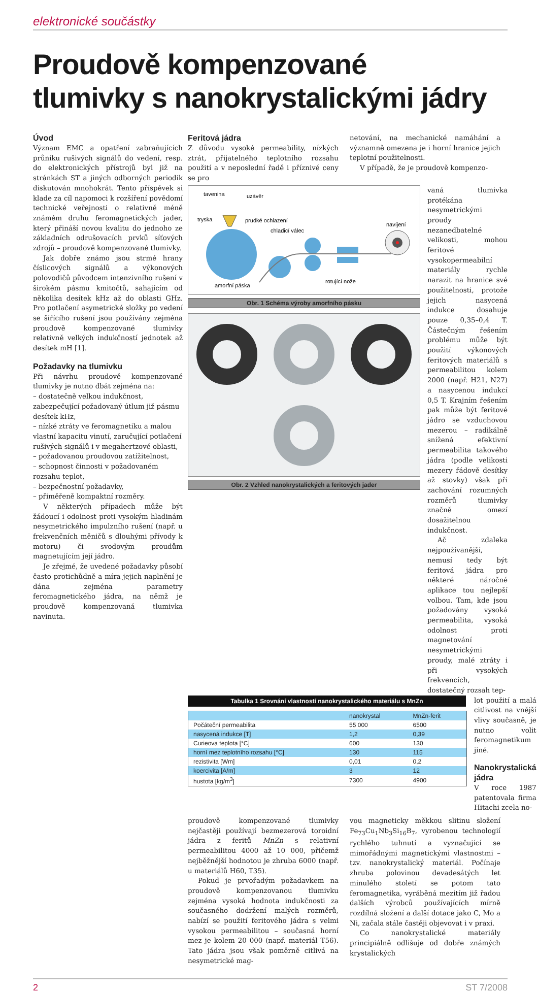elektronické součástky
Proudově kompenzované
tlumivky s nanokrystalickými jádry
Úvod
Význam EMC a opatření zabraňujících průniku rušivých signálů do vedení, resp. do elektronických přístrojů byl již na stránkách ST a jiných odborných periodik diskutován mnohokrát. Tento příspěvek si klade za cíl napomoci k rozšíření povědomí technické veřejnosti o relativně méně známém druhu feromagnetických jader, který přináší novou kvalitu do jednoho ze základních odrušovacích prvků síťových zdrojů – proudově kompenzované tlumivky.
Jak dobře známo jsou strmé hrany číslicových signálů a výkonových polovodičů původcem intenzivního rušení v širokém pásmu kmitočtů, sahajícím od několika desítek kHz až do oblasti GHz. Pro potlačení asymetrické složky po vedení se šířícího rušení jsou používány zejména proudově kompenzované tlumivky relativně velkých indukčností jednotek až desítek mH [1].
Požadavky na tlumivku
Při návrhu proudově kompenzované tlumivky je nutno dbát zejména na:
– dostatečně velkou indukčnost, zabezpečující požadovaný útlum již pásmu desítek kHz,
– nízké ztráty ve feromagnetiku a malou vlastní kapacitu vinutí, zaručující potlačení rušivých signálů i v megahertzové oblasti,
– požadovanou proudovou zatížitelnost,
– schopnost činnosti v požadovaném rozsahu teplot,
– bezpečnostní požadavky,
– přiměřeně kompaktní rozměry.
V některých případech může být žádoucí i odolnost proti vysokým hladinám nesymetrického impulzního rušení (např. u frekvenčních měničů s dlouhými přívody k motoru) či svodovým proudům magnetujícím její jádro.
Je zřejmé, že uvedené požadavky působí často protichůdně a míra jejich naplnění je dána zejména parametry feromagnetického jádra, na němž je proudově kompenzovaná tlumivka navinuta.
Feritová jádra
Z důvodu vysoké permeability, nízkých ztrát, přijatelného teplotního rozsahu použití a v neposlední řadě i příznivé ceny se pro
netování, na mechanické namáhání a významně omezena je i horní hranice jejich teplotní použitelnosti.
V případě, že je proudově kompenzo-
tavenina
uzávěr
tryska
prudké ochlazení
chladicí válec
navíjení
amorfní páska
rotující nože
Obr. 1 Schéma výroby amorfního pásku
Obr. 2 Vzhled nanokrystalických a feritových jader
vaná tlumivka protékána nesymetrickými proudy nezanedbatelné velikosti, mohou feritové vysokopermeabilní materiály rychle narazit na hranice své použitelnosti, protože jejich nasycená indukce dosahuje pouze 0,35–0,4 T. Částečným řešením problému může být použití výkonových feritových materiálů s permeabilitou kolem 2000 (např. H21, N27) a nasycenou indukcí 0,5 T. Krajním řešením pak může být feritové jádro se vzduchovou mezerou – radikálně snížená efektivní permeabilita takového jádra (podle velikosti mezery řádově desítky až stovky) však při zachování rozumných rozměrů tlumivky značně omezí dosažitelnou indukčnost.
Ač zdaleka nejpoužívanější, nemusí tedy být feritová jádra pro některé náročné aplikace tou nejlepší volbou. Tam, kde jsou požadovány vysoká permeabilita, vysoká odolnost proti magnetování nesymetrickými proudy, malé ztráty i při vysokých frekvencích, dostatečný rozsah tep-
Tabulka 1 Srovnání vlastností nanokrystalického materiálu s MnZn
| | nanokrystal | MnZn-ferit |
| --- | --- | --- |
| Počáteční permeabilita | 55 000 | 6500 |
| nasycená indukce [T] | 1,2 | 0,39 |
| Curieova teplota [°C] | 600 | 130 |
| horní mez teplotního rozsahu [°C] | 130 | 115 |
| rezistivita [Wm] | 0,01 | 0,2 |
| koercivita [A/m] | 3 | 12 |
| hustota [kg/m<sup>3</sup>] | 7300 | 4900 |
lot použití a malá citlivost na vnější vlivy současně, je nutno volit feromagnetikum jiné.
Nanokrystalická jádra
V roce 1987 patentovala firma Hitachi zcela no-
proudově kompenzované tlumivky nejčastěji používají bezmezerová toroidní jádra z feritů MnZn s relativní permeabilitou 4000 až 10 000, přičemž nejběžnější hodnotou je zhruba 6000 (např. u materiálů H60, T35).
Pokud je prvořadým požadavkem na proudově kompenzovanou tlumivku zejména vysoká hodnota indukčnosti za současného dodržení malých rozměrů, nabízí se použití feritového jádra s velmi vysokou permeabilitou – současná horní mez je kolem 20 000 (např. materiál T56). Tato jádra jsou však poměrně citlivá na nesymetrické mag-
vou magneticky měkkou slitinu složení Fe<sub>73</sub>Cu<sub>1</sub>Nb<sub>3</sub>Si<sub>16</sub>B<sub>7</sub>, vyrobenou technologií rychlého tuhnutí a vyznačující se mimořádnými magnetickými vlastnostmi – tzv. nanokrystalický materiál. Počínaje zhruba polovinou devadesátých let minulého století se potom tato feromagnetika, vyráběná mezitím již řadou dalších výrobců používajících mírně rozdílná složení a další dotace jako C, Mo a Ni, začala stále častěji objevovat i v praxi.
Co nanokrystalické materiály principiálně odlišuje od dobře známých krystalických
2 ST 7/2008